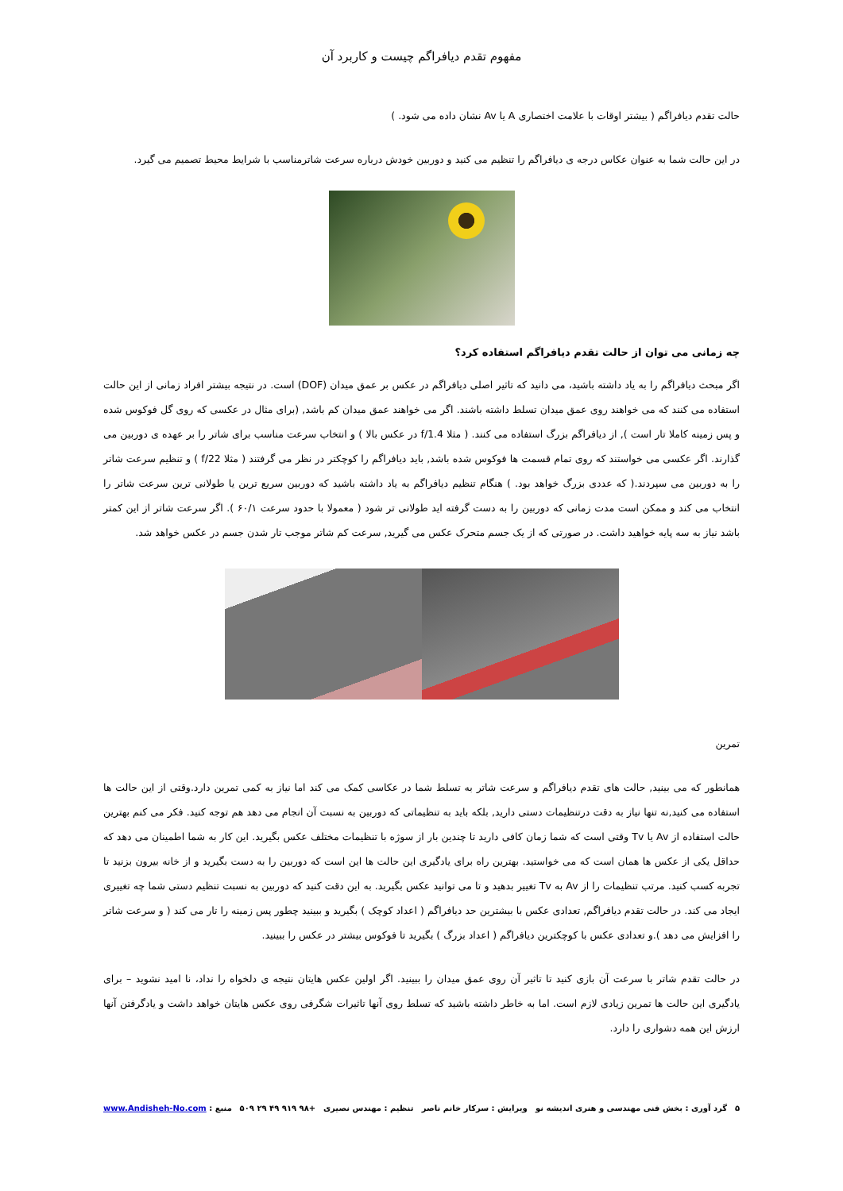مفهوم تقدم دیافراگم چیست و کاربرد آن
حالت تقدم دیافراگم ( بیشتر اوقات با علامت اختصاری A یا Av نشان داده می شود. )
در این حالت شما به عنوان عکاس درجه ی دیافراگم را تنظیم می کنید و دوربین خودش درباره سرعت شاترمناسب با شرایط محیط تصمیم می گیرد.
چه زمانی می توان از حالت تقدم دیافراگم استفاده کرد؟
اگر مبحث دیافراگم را به یاد داشته باشید، می دانید که تاثیر اصلی دیافراگم در عکس بر عمق میدان (DOF) است. در نتیجه بیشتر افراد زمانی از این حالت استفاده می کنند که می خواهند روی عمق میدان تسلط داشته باشند. اگر می خواهند عمق میدان کم باشد, (برای مثال در عکسی که روی گل فوکوس شده و پس زمینه کاملا تار است ), از دیافراگم بزرگ استفاده می کنند. ( مثلا f/1.4 در عکس بالا ) و انتخاب سرعت مناسب برای شاتر را بر عهده ی دوربین می گذارند. اگر عکسی می خواستند که روی تمام قسمت ها فوکوس شده باشد, باید دیافراگم را کوچکتر در نظر می گرفتند ( مثلا f/22 ) و تنظیم سرعت شاتر را به دوربین می سپردند.( که عددی بزرگ خواهد بود. ) هنگام تنظیم دیافراگم به یاد داشته باشید که دوربین سریع ترین یا طولانی ترین سرعت شاتر را انتخاب می کند و ممکن است مدت زمانی که دوربین را به دست گرفته اید طولانی تر شود ( معمولا با حدود سرعت ۶۰/۱ ). اگر سرعت شاتر از این کمتر باشد نیاز به سه پایه خواهید داشت. در صورتی که از یک جسم متحرک عکس می گیرید, سرعت کم شاتر موجب تار شدن جسم در عکس خواهد شد.
تمرین
همانطور که می بینید, حالت های تقدم دیافراگم و سرعت شاتر به تسلط شما در عکاسی کمک می کند اما نیاز به کمی تمرین دارد.وقتی از این حالت ها استفاده می کنید,نه تنها نیاز به دقت درتنظیمات دستی دارید, بلکه باید به تنظیماتی که دوربین به نسبت آن انجام می دهد هم توجه کنید. فکر می کنم بهترین حالت استفاده از Av یا Tv وقتی است که شما زمان کافی دارید تا چندین بار از سوژه با تنظیمات مختلف عکس بگیرید. این کار به شما اطمینان می دهد که حداقل یکی از عکس ها همان است که می خواستید. بهترین راه برای یادگیری این حالت ها این است که دوربین را به دست بگیرید و از خانه بیرون بزنید تا تجربه کسب کنید. مرتب تنظیمات را از Av به Tv تغییر بدهید و تا می توانید عکس بگیرید. به این دقت کنید که دوربین به نسبت تنظیم دستی شما چه تغییری ایجاد می کند. در حالت تقدم دیافراگم, تعدادی عکس با بیشترین حد دیافراگم ( اعداد کوچک ) بگیرید و ببینید چطور پس زمینه را تار می کند ( و سرعت شاتر را افزایش می دهد ).و تعدادی عکس با کوچکترین دیافراگم ( اعداد بزرگ ) بگیرید تا فوکوس بیشتر در عکس را ببینید.
در حالت تقدم شاتر با سرعت آن بازی کنید تا تاثیر آن روی عمق میدان را ببینید. اگر اولین عکس هایتان نتیجه ی دلخواه را نداد، نا امید نشوید – برای یادگیری این حالت ها تمرین زیادی لازم است. اما به خاطر داشته باشید که تسلط روی آنها تاثیرات شگرفی روی عکس هایتان خواهد داشت و یادگرفتن آنها ارزش این همه دشواری را دارد.
۵ گرد آوری : بخش فنی مهندسی و هنری اندیشه نو ویرایش : سرکار خانم ناصر تنظیم : مهندس نصیری +۹۸ ۹۱۹ ۴۹ ۲۹ ۵۰۹ منبع : www.Andisheh-No.com